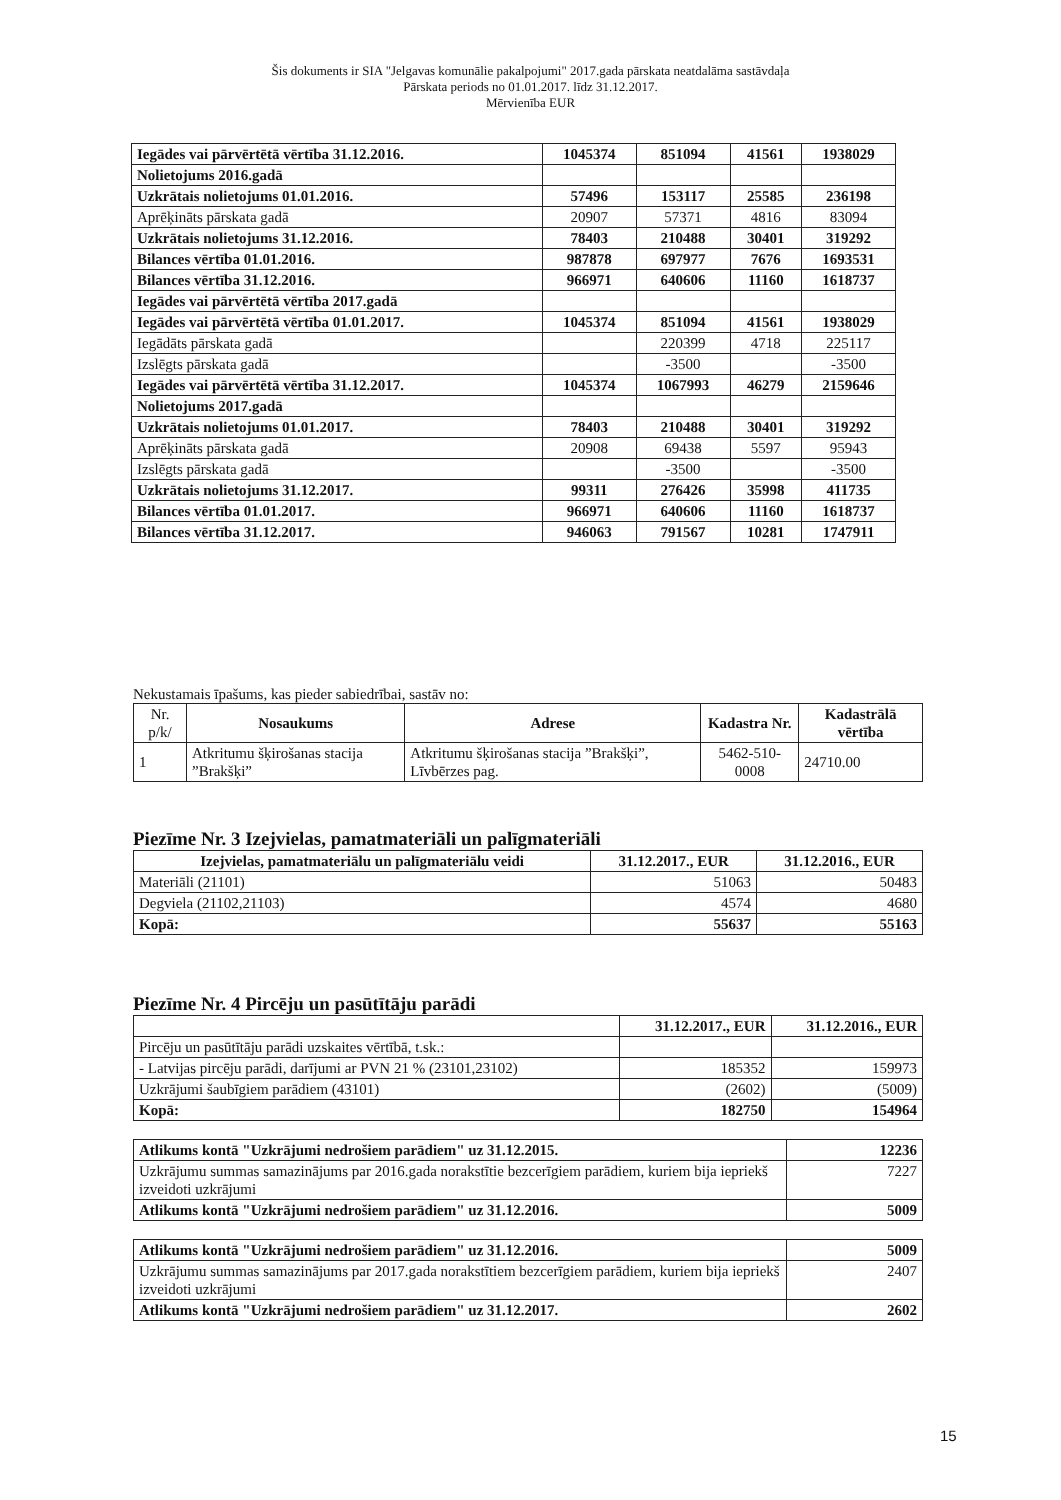Šis dokuments ir SIA "Jelgavas komunālie pakalpojumi" 2017.gada pārskata neatdalāma sastāvdaļa
Pārskata periods no 01.01.2017. līdz 31.12.2017.
Mērvienība EUR
| Iegādes vai pārvērtētā vērtība 31.12.2016. | 1045374 | 851094 | 41561 | 1938029 |
| Nolietojums 2016.gadā | | | | |
| Uzkrātais nolietojums 01.01.2016. | 57496 | 153117 | 25585 | 236198 |
| Aprēķināts pārskata gadā | 20907 | 57371 | 4816 | 83094 |
| Uzkrātais nolietojums 31.12.2016. | 78403 | 210488 | 30401 | 319292 |
| Bilances vērtība 01.01.2016. | 987878 | 697977 | 7676 | 1693531 |
| Bilances vērtība 31.12.2016. | 966971 | 640606 | 11160 | 1618737 |
| Iegādes vai pārvērtētā vērtība 2017.gadā | | | | |
| Iegādes vai pārvērtētā vērtība 01.01.2017. | 1045374 | 851094 | 41561 | 1938029 |
| Iegādāts pārskata gadā | | 220399 | 4718 | 225117 |
| Izslēgts pārskata gadā | | -3500 | | -3500 |
| Iegādes vai pārvērtētā vērtība 31.12.2017. | 1045374 | 1067993 | 46279 | 2159646 |
| Nolietojums 2017.gadā | | | | |
| Uzkrātais nolietojums 01.01.2017. | 78403 | 210488 | 30401 | 319292 |
| Aprēķināts pārskata gadā | 20908 | 69438 | 5597 | 95943 |
| Izslēgts pārskata gadā | | -3500 | | -3500 |
| Uzkrātais nolietojums 31.12.2017. | 99311 | 276426 | 35998 | 411735 |
| Bilances vērtība 01.01.2017. | 966971 | 640606 | 11160 | 1618737 |
| Bilances vērtība 31.12.2017. | 946063 | 791567 | 10281 | 1747911 |
Nekustamais īpašums, kas pieder sabiedrībai, sastāv no:
| Nr. p/k/ | Nosaukums | Adrese | Kadastra Nr. | Kadastrālā vērtība |
| --- | --- | --- | --- | --- |
| 1 | Atkritumu šķirošanas stacija ”Brakšķi” | Atkritumu šķirošanas stacija ”Brakšķi”, Līvbērzes pag. | 5462-510-0008 | 24710.00 |
Piezīme Nr. 3 Izejvielas, pamatmateriāli un palīgmateriāli
| Izejvielas, pamatmateriālu un palīgmateriālu veidi | 31.12.2017., EUR | 31.12.2016., EUR |
| --- | --- | --- |
| Materiāli (21101) | 51063 | 50483 |
| Degviela (21102,21103) | 4574 | 4680 |
| Kopā: | 55637 | 55163 |
Piezīme Nr. 4 Pircēju un pasūtītāju parādi
| | 31.12.2017., EUR | 31.12.2016., EUR |
| Pircēju un pasūtītāju parādi uzskaites vērtībā, t.sk.: | | |
| - Latvijas pircēju parādi, darījumi ar PVN 21 % (23101,23102) | 185352 | 159973 |
| Uzkrājumi šaubīgiem parādiem (43101) | (2602) | (5009) |
| Kopā: | 182750 | 154964 |
| Atlikums kontā "Uzkrājumi nedrošiem parādiem" uz 31.12.2015. | 12236 |
| Uzkrājumu summas samazinājums par 2016.gada norakstītie bezcerīgiem parādiem, kuriem bija iepriekš izveidoti uzkrājumi | 7227 |
| Atlikums kontā "Uzkrājumi nedrošiem parādiem" uz 31.12.2016. | 5009 |
| Atlikums kontā "Uzkrājumi nedrošiem parādiem" uz 31.12.2016. | 5009 |
| Uzkrājumu summas samazinājums par 2017.gada norakstītiem bezcerīgiem parādiem, kuriem bija iepriekš izveidoti uzkrājumi | 2407 |
| Atlikums kontā "Uzkrājumi nedrošiem parādiem" uz 31.12.2017. | 2602 |
15